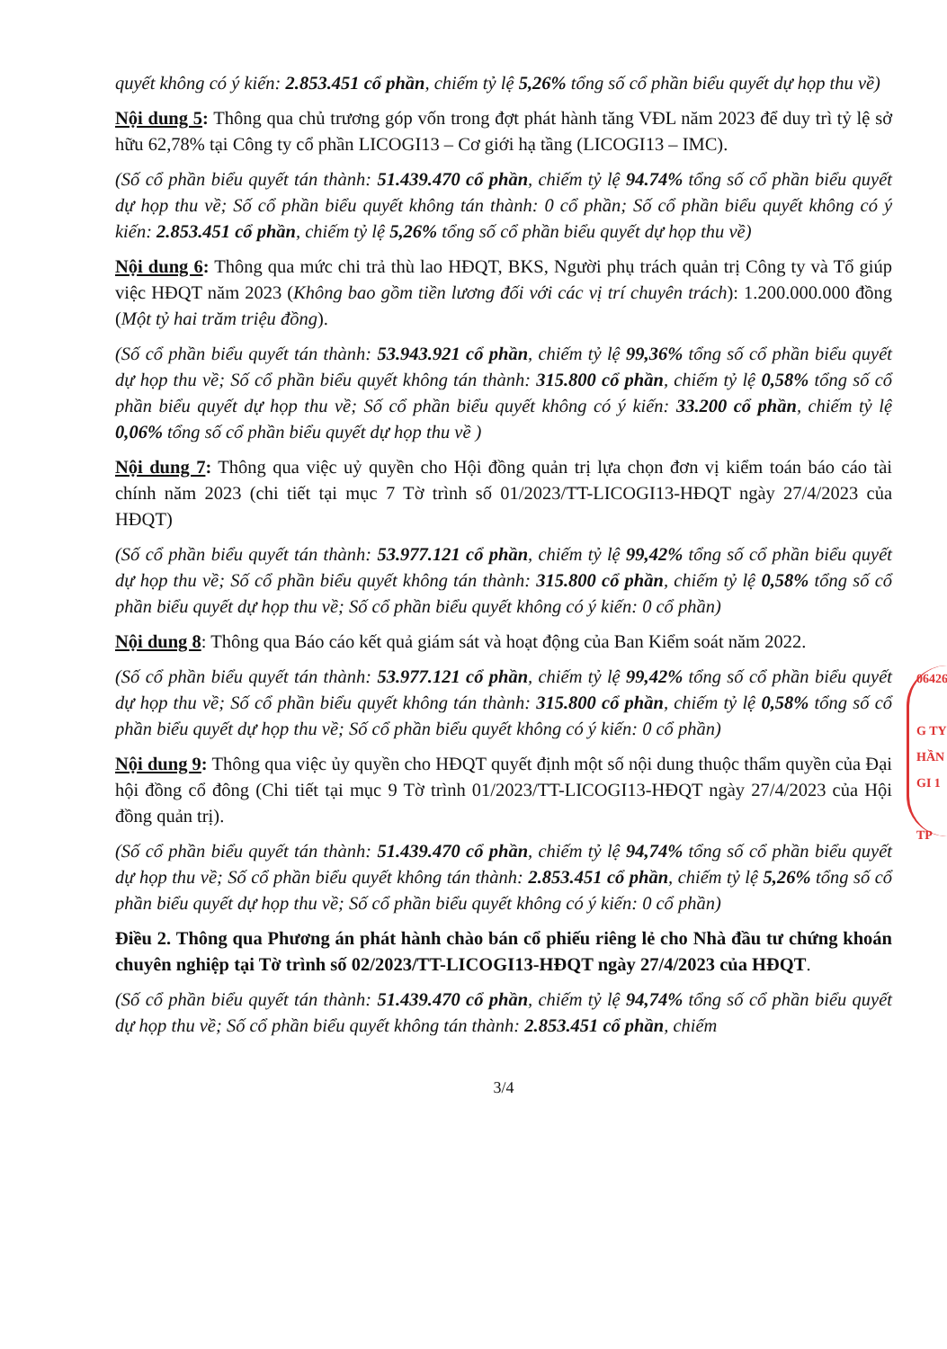quyết không có ý kiến: 2.853.451 cổ phần, chiếm tỷ lệ 5,26% tổng số cổ phần biểu quyết dự họp thu về)
Nội dung 5: Thông qua chủ trương góp vốn trong đợt phát hành tăng VĐL năm 2023 để duy trì tỷ lệ sở hữu 62,78% tại Công ty cổ phần LICOGI13 – Cơ giới hạ tầng (LICOGI13 – IMC).
(Số cổ phần biểu quyết tán thành: 51.439.470 cổ phần, chiếm tỷ lệ 94.74% tổng số cổ phần biểu quyết dự họp thu về; Số cổ phần biểu quyết không tán thành: 0 cổ phần; Số cổ phần biểu quyết không có ý kiến: 2.853.451 cổ phần, chiếm tỷ lệ 5,26% tổng số cổ phần biểu quyết dự họp thu về)
Nội dung 6: Thông qua mức chi trả thù lao HĐQT, BKS, Người phụ trách quản trị Công ty và Tổ giúp việc HĐQT năm 2023 (Không bao gồm tiền lương đối với các vị trí chuyên trách): 1.200.000.000 đồng (Một tỷ hai trăm triệu đồng).
(Số cổ phần biểu quyết tán thành: 53.943.921 cổ phần, chiếm tỷ lệ 99,36% tổng số cổ phần biểu quyết dự họp thu về; Số cổ phần biểu quyết không tán thành: 315.800 cổ phần, chiếm tỷ lệ 0,58% tổng số cổ phần biểu quyết dự họp thu về; Số cổ phần biểu quyết không có ý kiến: 33.200 cổ phần, chiếm tỷ lệ 0,06% tổng số cổ phần biểu quyết dự họp thu về )
Nội dung 7: Thông qua việc uỷ quyền cho Hội đồng quản trị lựa chọn đơn vị kiểm toán báo cáo tài chính năm 2023 (chi tiết tại mục 7 Tờ trình số 01/2023/TT-LICOGI13-HĐQT ngày 27/4/2023 của HĐQT)
(Số cổ phần biểu quyết tán thành: 53.977.121 cổ phần, chiếm tỷ lệ 99,42% tổng số cổ phần biểu quyết dự họp thu về; Số cổ phần biểu quyết không tán thành: 315.800 cổ phần, chiếm tỷ lệ 0,58% tổng số cổ phần biểu quyết dự họp thu về; Số cổ phần biểu quyết không có ý kiến: 0 cổ phần)
Nội dung 8: Thông qua Báo cáo kết quả giám sát và hoạt động của Ban Kiểm soát năm 2022.
(Số cổ phần biểu quyết tán thành: 53.977.121 cổ phần, chiếm tỷ lệ 99,42% tổng số cổ phần biểu quyết dự họp thu về; Số cổ phần biểu quyết không tán thành: 315.800 cổ phần, chiếm tỷ lệ 0,58% tổng số cổ phần biểu quyết dự họp thu về; Số cổ phần biểu quyết không có ý kiến: 0 cổ phần)
Nội dung 9: Thông qua việc ủy quyền cho HĐQT quyết định một số nội dung thuộc thẩm quyền của Đại hội đồng cổ đông (Chi tiết tại mục 9 Tờ trình 01/2023/TT-LICOGI13-HĐQT ngày 27/4/2023 của Hội đồng quản trị).
(Số cổ phần biểu quyết tán thành: 51.439.470 cổ phần, chiếm tỷ lệ 94,74% tổng số cổ phần biểu quyết dự họp thu về; Số cổ phần biểu quyết không tán thành: 2.853.451 cổ phần, chiếm tỷ lệ 5,26% tổng số cổ phần biểu quyết dự họp thu về; Số cổ phần biểu quyết không có ý kiến: 0 cổ phần)
Điều 2. Thông qua Phương án phát hành chào bán cổ phiếu riêng lẻ cho Nhà đầu tư chứng khoán chuyên nghiệp tại Tờ trình số 02/2023/TT-LICOGI13-HĐQT ngày 27/4/2023 của HĐQT.
(Số cổ phần biểu quyết tán thành: 51.439.470 cổ phần, chiếm tỷ lệ 94,74% tổng số cổ phần biểu quyết dự họp thu về; Số cổ phần biểu quyết không tán thành: 2.853.451 cổ phần, chiếm
3/4
06426
G TY
HẦN
GI 1
TP